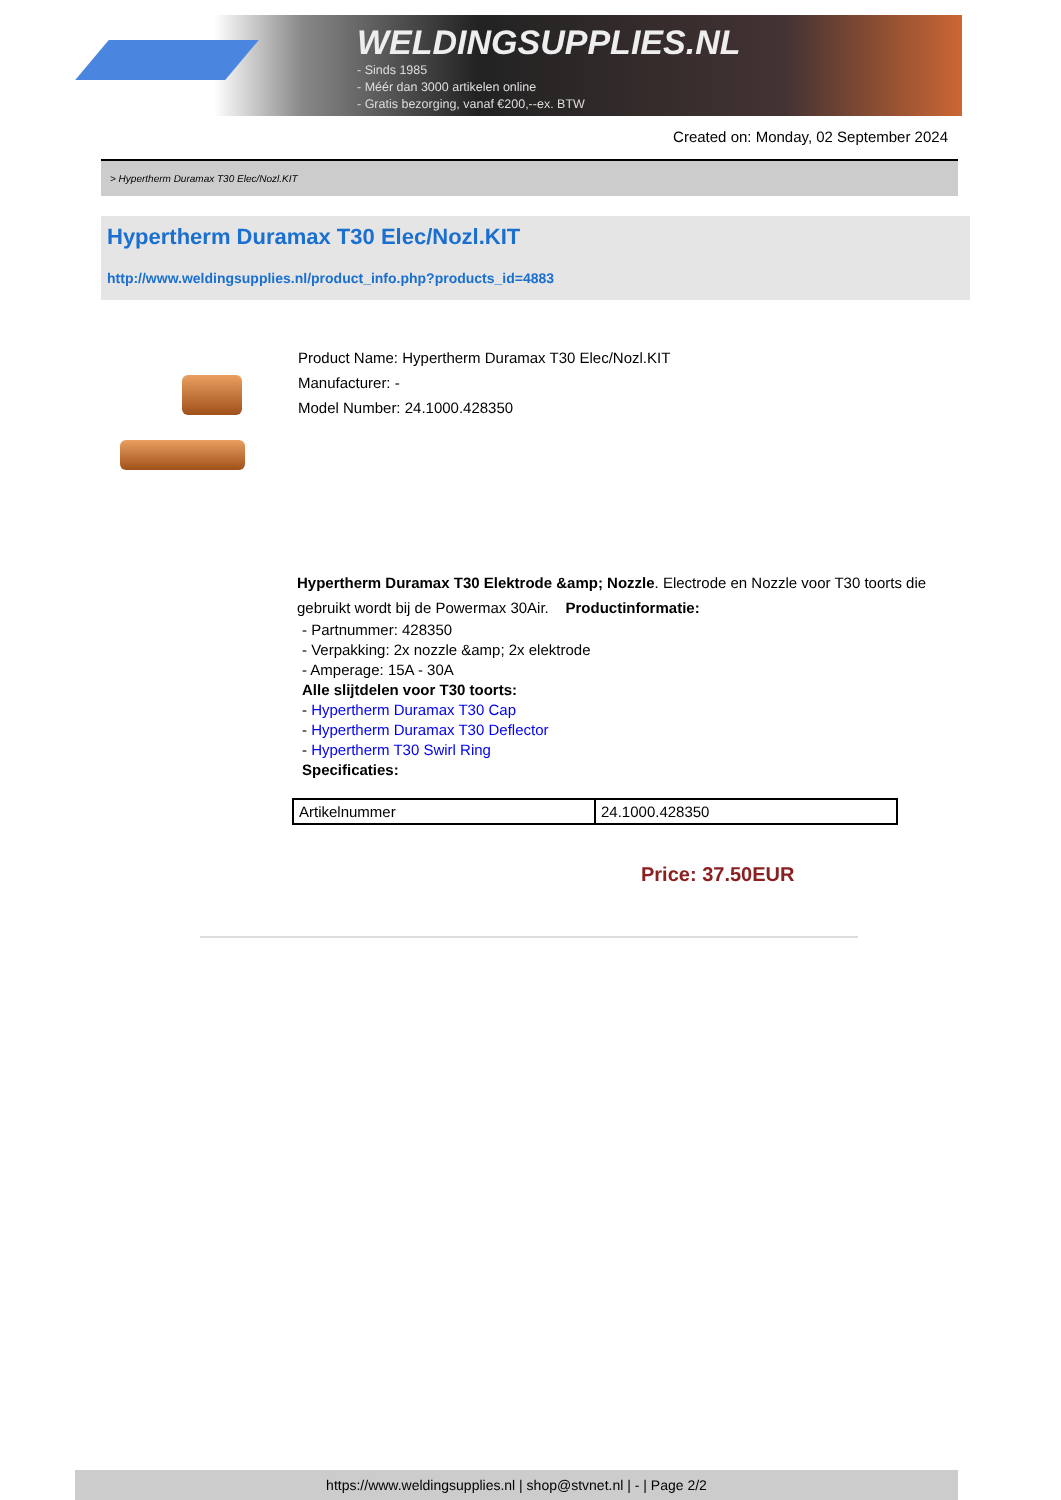WELDINGSUPPLIES.NL
- Sinds 1985
- Méér dan 3000 artikelen online
- Gratis bezorging, vanaf €200,--ex. BTW
Created on: Monday, 02 September 2024
> Hypertherm Duramax T30 Elec/Nozl.KIT
Hypertherm Duramax T30 Elec/Nozl.KIT
http://www.weldingsupplies.nl/product_info.php?products_id=4883
Product Name: Hypertherm Duramax T30 Elec/Nozl.KIT
Manufacturer: -
Model Number: 24.1000.428350
Hypertherm Duramax T30 Elektrode &amp; Nozzle. Electrode en Nozzle voor T30 toorts die gebruikt wordt bij de Powermax 30Air. Productinformatie:
- Partnummer: 428350
- Verpakking: 2x nozzle &amp; 2x elektrode
- Amperage: 15A - 30A
Alle slijtdelen voor T30 toorts:
- Hypertherm Duramax T30 Cap
- Hypertherm Duramax T30 Deflector
- Hypertherm T30 Swirl Ring
Specificaties:
| Artikelnummer | 24.1000.428350 |
Price: 37.50EUR
https://www.weldingsupplies.nl | shop@stvnet.nl | - | Page 2/2